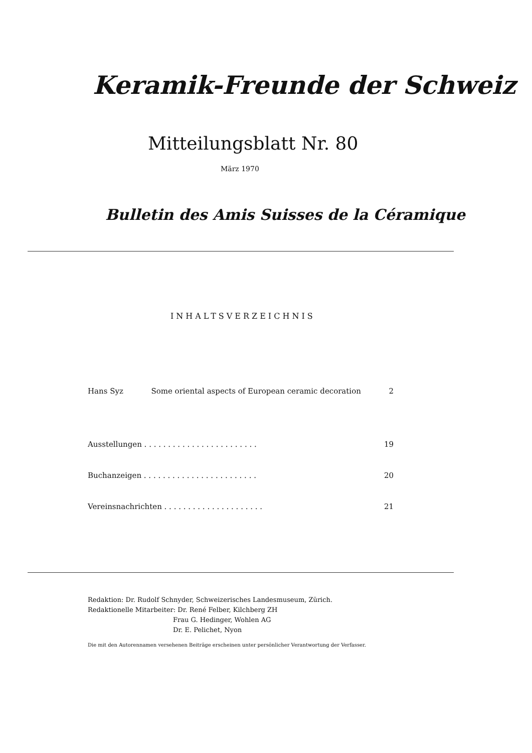Keramik-Freunde der Schweiz
Mitteilungsblatt Nr. 80
März 1970
Bulletin des Amis Suisses de la Céramique
INHALTSVERZEICHNIS
Hans Syz Some oriental aspects of European ceramic decoration 2
Ausstellungen . . . . . . . . . . . . . . . . . . . . . . . . 19
Buchanzeigen . . . . . . . . . . . . . . . . . . . . . . . . 20
Vereinsnachrichten . . . . . . . . . . . . . . . . . . . . . 21
Redaktion: Dr. Rudolf Schnyder, Schweizerisches Landesmuseum, Zürich.
Redaktionelle Mitarbeiter: Dr. René Felber, Kilchberg ZH
Frau G. Hedinger, Wohlen AG
Dr. E. Pelichet, Nyon
Die mit den Autorennamen versehenen Beiträge erscheinen unter persönlicher Verantwortung der Verfasser.